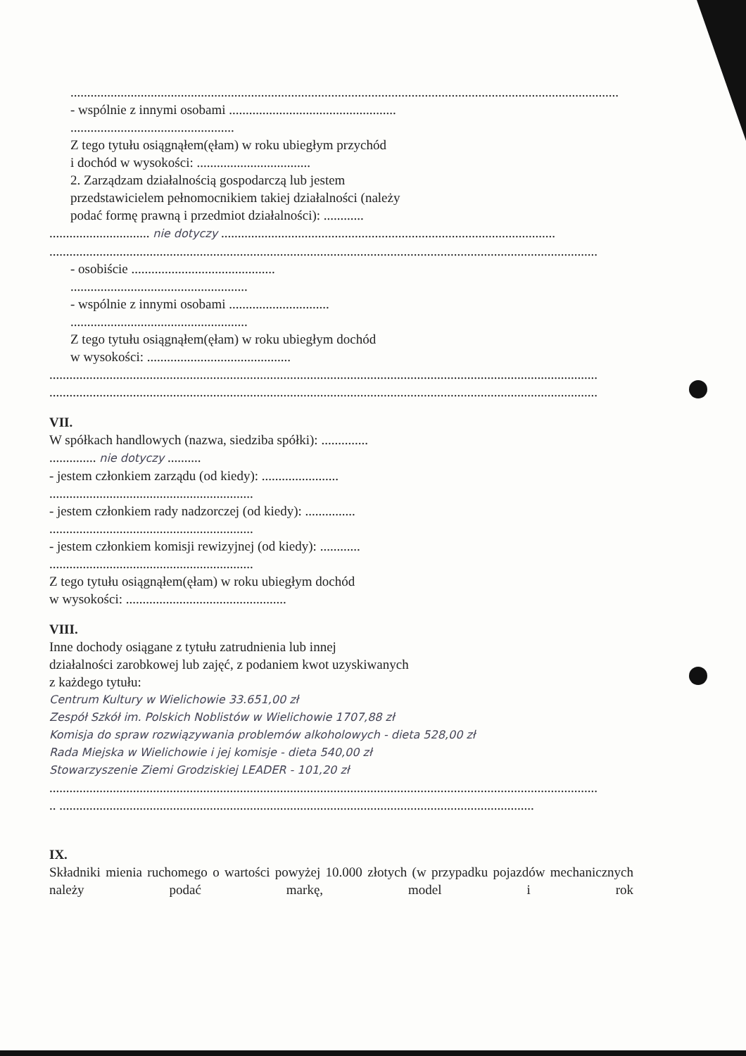....................................................................................................................................................................
- wspólnie z innymi osobami ..................................................
.................................................
Z tego tytułu osiągnąłem(ęłam) w roku ubiegłym przychód
i dochód w wysokości: ..................................
2. Zarządzam działalnością gospodarczą lub jestem
przedstawicielem pełnomocnikiem takiej działalności (należy
podać formę prawną i przedmiot działalności): ............
.............................. nie dotyczy ....................................................................................................
....................................................................................................................................................................
- osobiście ...........................................
.....................................................
- wspólnie z innymi osobami ..............................
.....................................................
Z tego tytułu osiągnąłem(ęłam) w roku ubiegłym dochód
w wysokości: ...........................................
....................................................................................................................................................................
....................................................................................................................................................................
VII.
W spółkach handlowych (nazwa, siedziba spółki): ..............
.............. nie dotyczy ..........
- jestem członkiem zarządu (od kiedy): .......................
.............................................................
- jestem członkiem rady nadzorczej (od kiedy): ...............
.............................................................
- jestem członkiem komisji rewizyjnej (od kiedy): ............
.............................................................
Z tego tytułu osiągnąłem(ęłam) w roku ubiegłym dochód
w wysokości: ................................................
VIII.
Inne dochody osiągane z tytułu zatrudnienia lub innej
działalności zarobkowej lub zajęć, z podaniem kwot uzyskiwanych
z każdego tytułu:
Centrum Kultury w Wielichowie 33.651,00 zł
Zespół Szkół im. Polskich Noblistów w Wielichowie 1707,88 zł
Komisja do spraw rozwiązywania problemów alkoholowych - dieta 528,00 zł
Rada Miejska w Wielichowie i jej komisje - dieta 540,00 zł
Stowarzyszenie Ziemi Grodziskiej LEADER - 101,20 zł
....................................................................................................................................................................
.. ..............................................................................................................................................
IX.
Składniki mienia ruchomego o wartości powyżej 10.000 złotych (w przypadku pojazdów mechanicznych należy podać markę, model i rok